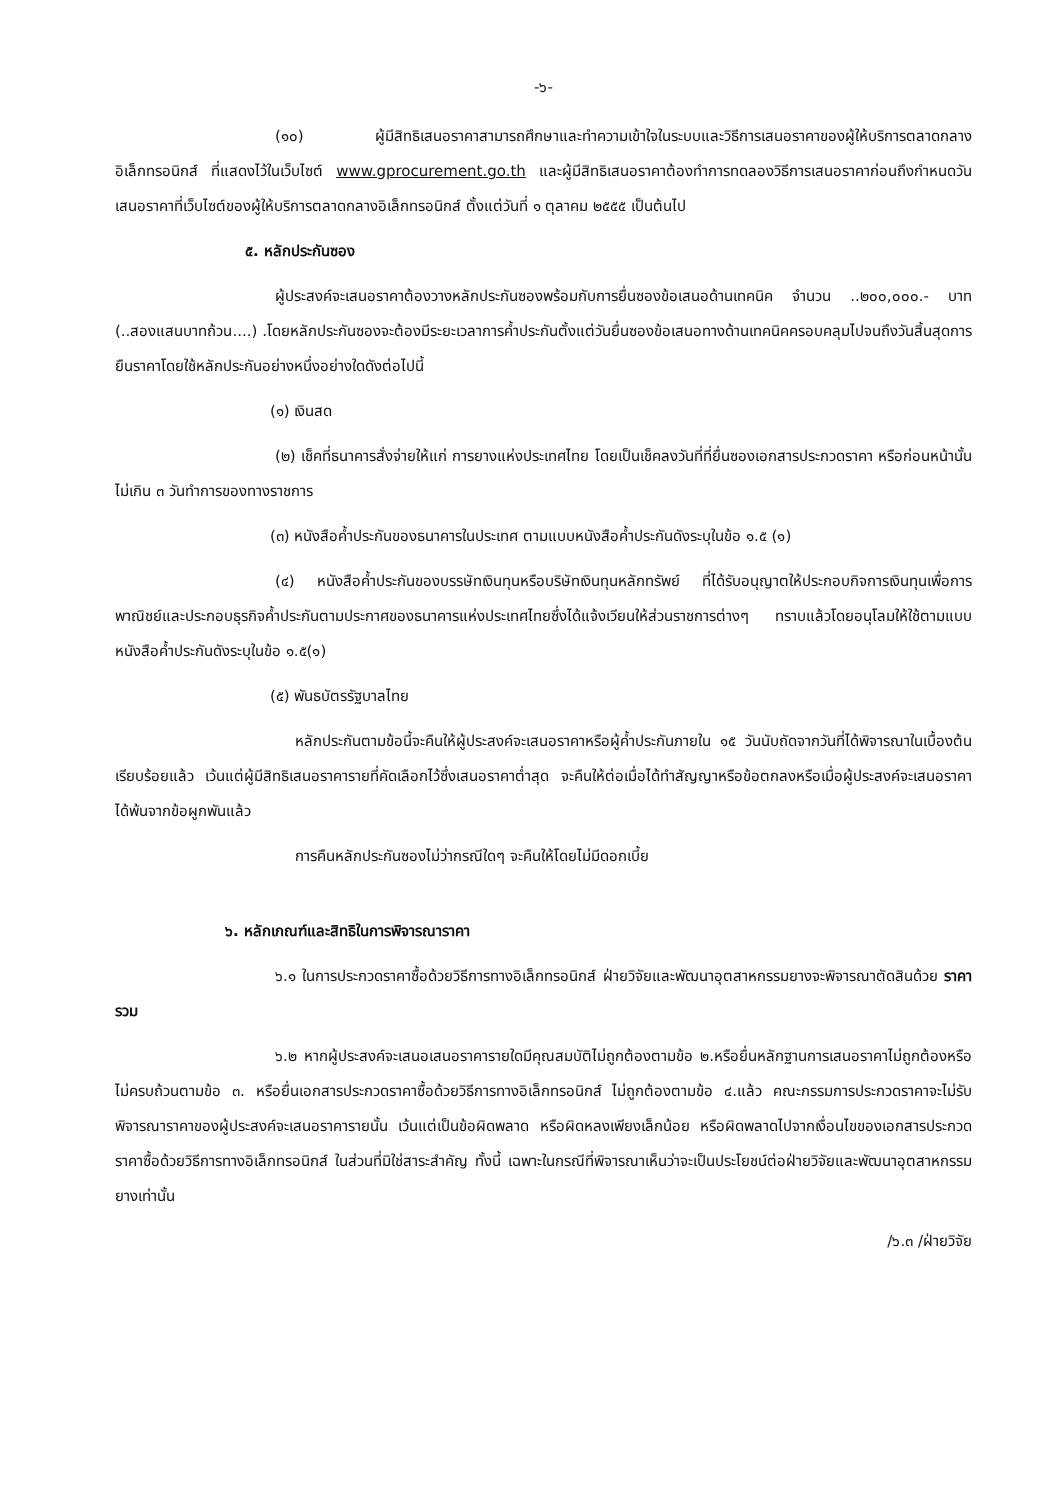-๖-
(๑๐) ผู้มีสิทธิเสนอราคาสามารถศึกษาและทำความเข้าใจในระบบและวิธีการเสนอราคาของผู้ให้บริการตลาดกลางอิเล็กทรอนิกส์ ที่แสดงไว้ในเว็บไซต์ www.gprocurement.go.th และผู้มีสิทธิเสนอราคาต้องทำการทดลองวิธีการเสนอราคาก่อนถึงกำหนดวันเสนอราคาที่เว็บไซต์ของผู้ให้บริการตลาดกลางอิเล็กทรอนิกส์ ตั้งแต่วันที่ ๑ ตุลาคม ๒๕๕๕ เป็นต้นไป
๕. หลักประกันซอง
ผู้ประสงค์จะเสนอราคาต้องวางหลักประกันซองพร้อมกับการยื่นซองข้อเสนอด้านเทคนิค จำนวน ..๒๐๐,๐๐๐.- บาท (..สองแสนบาทถ้วน....) .โดยหลักประกันซองจะต้องมีระยะเวลาการค้ำประกันตั้งแต่วันยื่นซองข้อเสนอทางด้านเทคนิคครอบคลุมไปจนถึงวันสิ้นสุดการยืนราคาโดยใช้หลักประกันอย่างหนึ่งอย่างใดดังต่อไปนี้
(๑) เงินสด
(๒) เช็คที่ธนาคารสั่งจ่ายให้แก่ การยางแห่งประเทศไทย โดยเป็นเช็คลงวันที่ที่ยื่นซองเอกสารประกวดราคา หรือก่อนหน้านั้นไม่เกิน ๓ วันทำการของทางราชการ
(๓) หนังสือค้ำประกันของธนาคารในประเทศ ตามแบบหนังสือค้ำประกันดังระบุในข้อ ๑.๕ (๑)
(๔) หนังสือค้ำประกันของบรรษัทเงินทุนหรือบริษัทเงินทุนหลักทรัพย์ ที่ได้รับอนุญาตให้ประกอบกิจการเงินทุนเพื่อการพาณิชย์และประกอบธุรกิจค้ำประกันตามประกาศของธนาคารแห่งประเทศไทยซึ่งได้แจ้งเวียนให้ส่วนราชการต่างๆ ทราบแล้วโดยอนุโลมให้ใช้ตามแบบหนังสือค้ำประกันดังระบุในข้อ ๑.๕(๑)
(๕) พันธบัตรรัฐบาลไทย
หลักประกันตามข้อนี้จะคืนให้ผู้ประสงค์จะเสนอราคาหรือผู้ค้ำประกันภายใน ๑๕ วันนับถัดจากวันที่ได้พิจารณาในเบื้องต้นเรียบร้อยแล้ว เว้นแต่ผู้มีสิทธิเสนอราคารายที่คัดเลือกไว้ซึ่งเสนอราคาต่ำสุด จะคืนให้ต่อเมื่อได้ทำสัญญาหรือข้อตกลงหรือเมื่อผู้ประสงค์จะเสนอราคาได้พ้นจากข้อผูกพันแล้ว
การคืนหลักประกันซองไม่ว่ากรณีใดๆ จะคืนให้โดยไม่มีดอกเบี้ย
๖. หลักเกณฑ์และสิทธิในการพิจารณาราคา
๖.๑ ในการประกวดราคาซื้อด้วยวิธีการทางอิเล็กทรอนิกส์ ฝ่ายวิจัยและพัฒนาอุตสาหกรรมยางจะพิจารณาตัดสินด้วย ราคารวม
๖.๒ หากผู้ประสงค์จะเสนอเสนอราคารายใดมีคุณสมบัติไม่ถูกต้องตามข้อ ๒.หรือยื่นหลักฐานการเสนอราคาไม่ถูกต้องหรือไม่ครบถ้วนตามข้อ ๓. หรือยื่นเอกสารประกวดราคาซื้อด้วยวิธีการทางอิเล็กทรอนิกส์ ไม่ถูกต้องตามข้อ ๔.แล้ว คณะกรรมการประกวดราคาจะไม่รับพิจารณาราคาของผู้ประสงค์จะเสนอราคารายนั้น เว้นแต่เป็นข้อผิดพลาด หรือผิดหลงเพียงเล็กน้อย หรือผิดพลาดไปจากเงื่อนไขของเอกสารประกวดราคาซื้อด้วยวิธีการทางอิเล็กทรอนิกส์ ในส่วนที่มิใช่สาระสำคัญ ทั้งนี้ เฉพาะในกรณีที่พิจารณาเห็นว่าจะเป็นประโยชน์ต่อฝ่ายวิจัยและพัฒนาอุตสาหกรรมยางเท่านั้น
/๖.๓ /ฝ่ายวิจัย